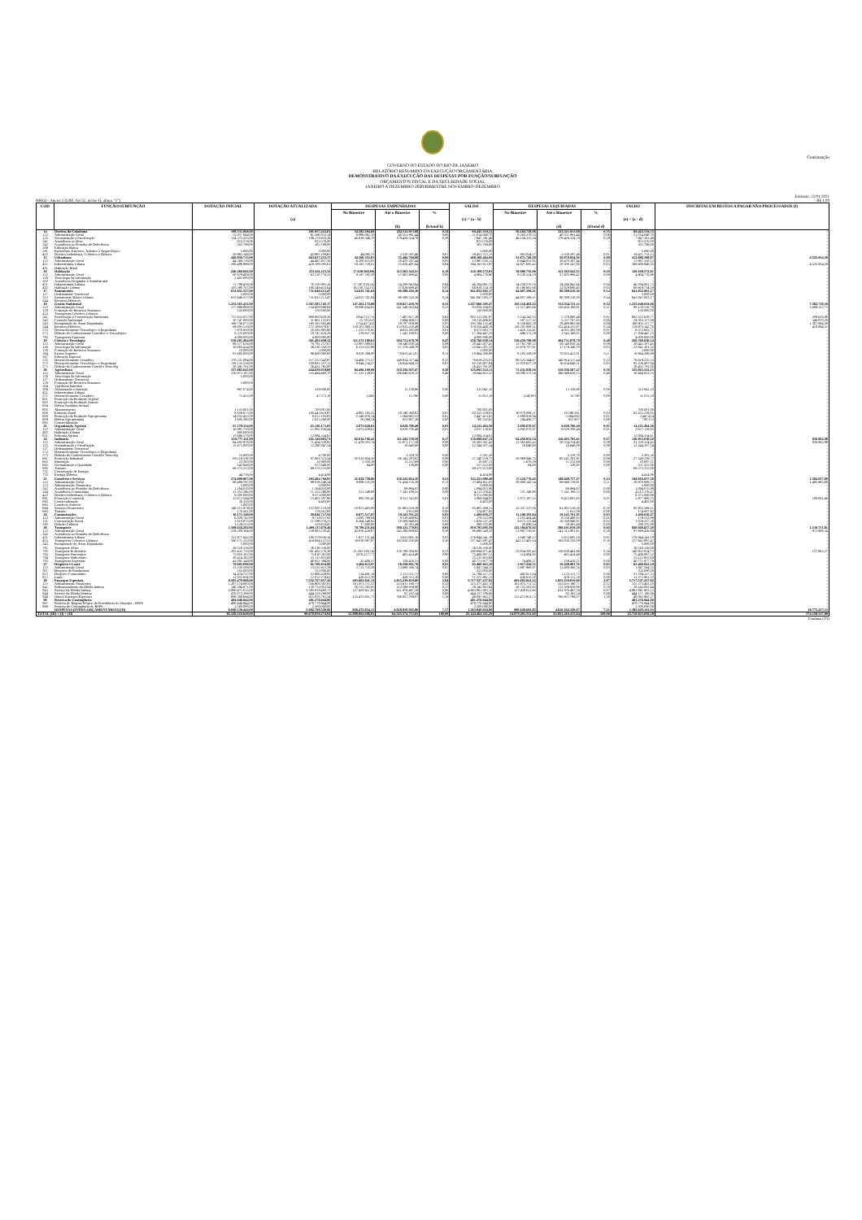Continuação
GOVERNO DO ESTADO DO RIO DE JANEIRO
RELATÓRIO RESUMIDO DA EXECUÇÃO ORÇAMENTÁRIA
DEMONSTRATIVO DA EXECUÇÃO DAS DESPESAS POR FUNÇÃO/SUBFUNÇÃO
ORÇAMENTOS FISCAL E DA SEGURIDADE SOCIAL
JANEIRO A DEZEMBRO 2020/BIMESTRE NOVEMBRO-DEZEMBRO
Emissão: 22/01/2021
RREO - Anexo 2 (LRF, Art 52, inciso II, alínea "c") R$ 1,00
| COD | FUNÇÃO/SUBFUNÇÃO | DOTAÇÃO INICIAL | DOTAÇÃO ATUALIZADA (a) | DESPESAS EMPENHADAS | | | SALDO (c) = (a - b) | DESPESAS LIQUIDADAS | | | SALDO (e) = (a - d) | INSCRITAS EM RESTOS A PAGAR NÃO PROCESSADOS (f) |
| --- | --- | --- | --- | --- | --- | --- | --- | --- | --- | --- | --- | --- |
| | | | | No Bimestre | Até o Bimestre (b) | % (b/total b) | | No Bimestre | Até o Bimestre (d) | % (d/total d) | | |
| 14 | Direitos da Cidadania | 198.531.068,00 | 291.957.433,01 | 54.582.504,60 | 222.511.913,68 | 0,34 | 69.445.519,33 | 56.104.728,06 | 222.511.913,68 | 0,35 | 69.445.519,33 | - |
| 122 | Administração Geral | 52.057.844,00 | 61.566.032,14 | 8.899.062,10 | 40.551.991,44 | 0,06 | 21.014.040,70 | 9.265.378,55 | 40.551.991,44 | 0,06 | 21.014.040,70 | - |
| 125 | Normatização e Fiscalização | 114.375.503,00 | 186.276.916,26 | 45.639.346,78 | 178.429.524,78 | 0,28 | 7.847.391,48 | 46.156.335,34 | 178.429.524,78 | 0,28 | 7.847.391,48 | - |
| 241 | Assistência ao Idoso | 823.576,00 | 823.576,00 | - | - | - | 823.576,00 | - | - | - | 823.576,00 | - |
| 242 | Assistência ao Portador de Deficiência | 303.799,00 | 303.799,00 | - | - | - | 303.799,00 | - | - | - | 303.799,00 | - |
| 368 | Educação Básica | - | - | - | - | - | - | - | - | - | - | - |
| 391 | Patrimônio Histórico, Artístico e Arqueológico | 5.000,00 | 5.000,00 | - | - | - | 5.000,00 | - | - | - | 5.000,00 | - |
| 422 | Direitos Individuais, Coletivos e Difusos | 30.965.346,00 | 42.982.109,61 | 44.095,72 | 3.530.397,46 | 0,01 | 39.451.712,15 | 683.014,17 | 3.530.397,46 | 0,01 | 39.451.712,15 | - |
| 15 | Urbanismo | 440.859.715,00 | 463.657.233,17 | 24.366.353,03 | 55.496.769,08 | 0,09 | 408.160.464,09 | 21.871.748,28 | 50.970.834,50 | 0,08 | 412.686.398,67 | 4.525.934,58 |
| 122 | Administração Geral | 44.369.716,00 | 44.467.837,56 | 6.200.623,02 | 30.470.287,44 | 0,05 | 13.997.550,12 | 6.944.052,85 | 30.470.287,44 | 0,05 | 13.997.550,12 | - |
| 451 | Infraestrutura Urbana | 396.489.999,00 | 419.189.395,61 | 18.165.730,01 | 25.026.481,64 | 0,04 | 394.162.913,97 | 14.927.695,43 | 20.500.547,06 | 0,03 | 398.688.848,55 | 4.525.934,58 |
| 481 | Habitação Rural | - | - | - | - | - | - | - | - | - | - | - |
| 16 | Habitação | 240.260.692,00 | 233.611.115,32 | (7.638.569,89) | 113.502.542,51 | 0,18 | 120.108.572,81 | 39.980.755,96 | 113.502.542,51 | 0,18 | 120.108.572,81 | - |
| 122 | Administração Geral | 60.679.469,00 | 62.510.776,32 | 9.197.192,50 | 57.605.999,42 | 0,09 | 4.904.776,90 | 9.530.524,18 | 57.605.999,42 | 0,09 | 4.904.776,90 | - |
| 126 | Tecnologia da Informação | 2.402.000,00 | - | - | - | - | - | - | - | - | - | - |
| 302 | Assistência Hospitalar e Ambulatorial | - | - | - | - | - | - | - | - | - | - | - |
| 451 | Infraestrutura Urbana | 71.788.456,00 | 70.550.905,36 | (7.597.038,24) | 24.266.843,64 | 0,04 | 46.284.061,72 | 14.259.570,10 | 24.266.843,64 | 0,04 | 46.284.061,72 | - |
| 482 | Habitação Urbana | 105.390.767,00 | 100.549.433,64 | (9.238.724,15) | 31.629.699,45 | 0,05 | 68.919.734,19 | 16.190.661,68 | 31.629.699,45 | 0,05 | 68.919.734,19 | - |
| 17 | Saneamento | 652.651.527,00 | 731.640.213,47 | 14.625.701,04 | 90.588.210,30 | 0,14 | 641.052.003,17 | 44.607.399,21 | 90.588.210,30 | 0,14 | 641.052.003,17 | - |
| 127 | Ordenamento Territorial | 5.000,00 | 5.000,00 | - | - | - | 5.000,00 | - | - | - | 5.000,00 | - |
| 512 | Saneamento Básico Urbano | 652.646.527,00 | 731.635.213,47 | 14.625.701,04 | 90.588.210,30 | 0,14 | 641.047.003,17 | 44.607.399,21 | 90.588.210,30 | 0,14 | 641.047.003,17 | - |
| 544 | Recursos Hídricos | - | - | - | - | - | - | - | - | - | - | - |
| 18 | Gestão Ambiental | 1.253.565.452,00 | 1.567.583.745,17 | 147.261.172,68 | 339.917.439,70 | 0,53 | 1.227.666.305,47 | 165.110.482,22 | 332.534.721,11 | 0,52 | 1.235.049.024,06 | 7.382.718,59 |
| 122 | Administração Geral | 177.899.889,00 | 224.608.686,69 | 28.098.654,83 | 141.549.502,64 | 0,22 | 83.059.184,05 | 31.517.485,66 | 136.450.169,91 | 0,21 | 88.158.516,78 | 5.099.332,73 |
| 128 | Formação de Recursos Humanos | 150.000,00 | 150.000,00 | - | - | - | 150.000,00 | - | - | - | 150.000,00 | - |
| 453 | Transportes Coletivos Urbanos | - | - | - | - | - | - | - | - | - | - | - |
| 541 | Preservação e Conservação Ambiental | 757.633.057,00 | 809.800.629,26 | (954.715,73) | 7.487.627,29 | 0,01 | 802.313.001,97 | 2.534.242,55 | 7.278.000,49 | 0,01 | 802.522.628,77 | 209.626,80 |
| 542 | Controle Ambiental | 30.747.000,00 | 31.901.155,03 | (5.705,62) | 2.684.668,21 | 0,00 | 29.216.486,82 | 587.517,52 | 2.337.797,95 | 0,00 | 29.563.357,08 | 346.870,26 |
| 543 | Recuperação de Áreas Degradadas | 199.756.072,00 | 195.392.093,46 | (714.437,43) | 29.797.959,98 | 0,05 | 165.594.133,48 | 9.356.663,38 | 28.489.965,69 | 0,04 | 166.902.127,77 | 1.307.994,29 |
| 544 | Recursos Hídricos | 69.083.516,00 | 272.389.678,67 | 119.201.868,31 | 152.833.230,48 | 0,24 | 119.556.448,19 | 119.201.868,31 | 152.414.335,97 | 0,24 | 119.975.342,70 | 418.894,51 |
| 572 | Desenvolvimento Tecnológico e Engenharia | 7.970.918,00 | 10.593.885,80 | 1.355.570,93 | 4.021.282,09 | 0,01 | 6.572.603,71 | 1.416.133,41 | 4.021.282,09 | 0,01 | 6.572.603,71 | - |
| 573 | Difusão do Conhecimento Científico e Tecnológico | 6.325.000,00 | 18.747.616,26 | 279.937,39 | 1.543.169,01 | 0,00 | 17.204.447,25 | 496.571,39 | 1.543.169,01 | 0,00 | 17.204.447,25 | - |
| 785 | Transportes Especiais | 4.000.000,00 | 4.000.000,00 | - | - | - | 4.000.000,00 | - | - | - | 4.000.000,00 | - |
| 19 | Ciência e Tecnologia | 539.201.464,00 | 561.491.699,12 | 111.372.180,61 | 304.731.678,78 | 0,47 | 256.760.020,34 | 136.459.788,98 | 304.731.678,78 | 0,48 | 256.760.020,34 | - |
| 122 | Administração Geral | 89.577.636,00 | 79.791.257,67 | 12.887.080,61 | 59.348.050,24 | 0,09 | 20.443.207,43 | 13.762.790,22 | 59.348.050,24 | 0,09 | 20.443.207,43 | - |
| 126 | Tecnologia da Informação | 20.065.414,00 | 39.220.550,33 | 6.151.022,86 | 17.179.248,78 | 0,03 | 22.041.301,55 | 13.979.707,91 | 17.179.248,78 | 0,03 | 22.041.301,55 | - |
| 128 | Formação de Recursos Humanos | 10.000,00 | 3.000,00 | - | - | - | 3.000,00 | - | - | - | 3.000,00 | - |
| 364 | Ensino Superior | 81.600.000,00 | 89.600.000,00 | 8.020.569,00 | 70.635.413,01 | 0,11 | 18.964.586,99 | 8.183.309,00 | 70.635.413,01 | 0,11 | 18.964.586,99 | - |
| 367 | Educação Especial | - | - | - | - | - | - | - | - | - | - | - |
| 571 | Desenvolvimento Científico | 178.221.084,00 | 217.533.542,97 | 74.469.273,57 | 140.914.317,44 | 0,22 | 76.619.225,53 | 88.523.344,67 | 140.914.317,44 | 0,22 | 76.619.225,53 | - |
| 572 | Desenvolvimento Tecnológico e Engenharia | 139.135.539,00 | 108.891.557,15 | 9.844.234,57 | 16.654.649,31 | 0,03 | 92.236.907,84 | 12.010.637,18 | 16.654.649,31 | 0,03 | 92.236.907,84 | - |
| 573 | Difusão do Conhecimento Científ e Tecnológ | 30.591.791,00 | 26.451.791,00 | - | - | - | 26.451.791,00 | - | - | - | 26.451.791,00 | - |
| 20 | Agricultura | 357.865.043,00 | 444.650.019,60 | 64.496.100,08 | 319.556.507,47 | 0,50 | 125.093.512,13 | 73.231.838,16 | 319.556.507,47 | 0,50 | 125.093.512,13 | - |
| 122 | Administração Geral | 330.972.187,00 | 335.494.460,70 | 57.212.129,05 | 296.849.628,15 | 0,46 | 38.644.832,55 | 59.080.572,34 | 296.849.628,15 | 0,46 | 38.644.832,55 | - |
| 126 | Tecnologia da Informação | 5.000,00 | - | - | - | - | - | - | - | - | - | - |
| 127 | Ordenamento Territorial | - | - | - | - | - | - | - | - | - | - | - |
| 128 | Formação de Recursos Humanos | 5.000,00 | - | - | - | - | - | - | - | - | - | - |
| 304 | Vigilância Sanitária | - | - | - | - | - | - | - | - | - | - | - |
| 306 | Alimentação e Nutrição | 967.074,00 | 329.000,00 | - | 13.158,90 | 0,00 | 315.841,10 | - | 13.158,90 | 0,00 | 315.841,10 | - |
| 451 | Infraestrutura Urbana | - | - | - | - | - | - | - | - | - | - | - |
| 571 | Desenvolvimento Científico | 73.433,00 | 47.572,18 | (240) | 15.760 | 0,00 | 31.812,18 | (240,00) | 15.760 | 0,00 | 31.812,18 | - |
| 601 | Promoção da Produção Vegetal | - | - | - | - | - | - | - | - | - | - | - |
| 602 | Promoção da Produção Animal | - | - | - | - | - | - | - | - | - | - | - |
| 604 | Defesa Sanitária Animal | - | - | - | - | - | - | - | - | - | - | - |
| 605 | Abastecimento | 1.135.001,00 | 700.001,00 | - | - | - | 700.001,00 | - | - | - | 700.001,00 | - |
| 606 | Extensão Rural | 8.959.673,00 | 100.443.619,87 | 4.881.165,55 | 18.190.360,82 | 0,03 | 82.253.259,05 | 10.878.069,21 | 18.190.361 | 0,03 | 82.253.259,05 | - |
| 608 | Promoção da Produção Agropecuária | 14.052.415,00 | 6.012.105,85 | 2.346.976,24 | 3.564.692,22 | 0,01 | 2.447.413,63 | 2.988.939,84 | 3.564.692 | 0,01 | 2.447.414 | - |
| 609 | Defesa Agropecuária | 1.695.260,00 | 1.623.260,00 | 56.069,24 | 922.907,38 | 0,00 | 700.352,62 | 284.496,77 | 922.907 | 0,00 | 700.353 | - |
| 692 | Comercialização | - | - | - | - | - | - | - | - | - | - | - |
| 21 | Organização Agrária | 27.578.334,00 | 23.150.171,05 | 2.073.629,61 | 9.028.706,49 | 0,01 | 14.121.464,56 | 2.092.070,97 | 9.028.706,49 | 0,01 | 14.121.464,56 | - |
| 122 | Administração Geral | 10.981.758,00 | 11.065.836,44 | 2.073.629,61 | 9.028.706,49 | 0,01 | 2.037.129,95 | 2.092.070,97 | 9.028.706,49 | 0,01 | 2.037.129,95 | - |
| 482 | Habitação Urbana | 900.000,00 | - | - | - | - | - | - | - | - | - | - |
| 631 | Reforma Agrária | 15.696.576,00 | 12.084.334,61 | - | - | - | 12.084.334,61 | - | - | - | 12.084.334,61 | - |
| 22 | Indústria | 219.777.111,00 | 241.340.805,71 | 62.014.792,43 | 111.242.758,59 | 0,17 | 130.098.047,12 | 62.450.852,54 | 110.405.795,61 | 0,17 | 130.935.010,10 | 836.962,98 |
| 122 | Administração Geral | 64.682.976,00 | 71.454.538,83 | 11.479.203,74 | 51.071.177,38 | 0,08 | 20.383.361,45 | 11.562.605,43 | 50.234.214,40 | 0,08 | 21.220.324,43 | 836.962,98 |
| 125 | Normatização e Fiscalização | 15.975.000,00 | 12.260.847,54 | - | 16.640,00 | 0,00 | 12.244.207,54 | 16.640,00 | 16.640,00 | 0,00 | 12.244.207,54 | - |
| 127 | Ordenamento Territorial | - | - | - | - | - | - | - | - | - | - | - |
| 572 | Desenvolvimento Tecnológico e Engenharia | - | - | - | - | - | - | - | - | - | - | - |
| 573 | Difusão do Conhecimento Científ e Tecnológ | 15.000,00 | 4.700,00 | - | 2.318,70 | 0,00 | 2.381,30 | - | 2.318,70 | 0,00 | 2.381,30 | - |
| 661 | Promoção Industrial | 69.119.338,00 | 87.681.523,54 | 50.533.954,30 | 60.141.283,82 | 0,09 | 27.540.239,72 | 50.869.846,72 | 60.141.283,82 | 0,09 | 27.540.239,72 | - |
| 663 | Mineração | 22.200,00 | 21.900,00 | 1.550,39 | 11.212,69 | 0,00 | 10.687,31 | 1.676,39 | 11.212,69 | 0,00 | 10.687,31 | - |
| 665 | Normalização e Qualidade | 542.648,00 | 537.648,00 | 84,00 | 126,00 | 0,00 | 537.522,00 | 84,00 | 126,00 | 0,00 | 537.522,00 | - |
| 695 | Turismo | 69.375.233,00 | 69.375.233,00 | - | - | - | 69.375.233,00 | - | - | - | 69.375.233,00 | - |
| 751 | Conservação de Energia | - | - | - | - | - | - | - | - | - | - | - |
| 752 | Energia Elétrica | 44.716,00 | 4.414,80 | - | - | - | 4.414,80 | - | - | - | 4.414,80 | - |
| 23 | Comércio e Serviços | 274.908.807,00 | 293.464.794,83 | 21.924.758,86 | 150.242.814,35 | 0,23 | 143.221.980,48 | 37.110.779,45 | 148.648.757,27 | 0,23 | 144.816.037,56 | 1.594.057,08 |
| 122 | Administração Geral | 90.489.797,00 | 98.919.546,34 | 9.889.525,58 | 71.434.735,29 | 0,11 | 27.484.811,05 | 20.660.145,54 | 69.948.739,61 | 0,11 | 28.970.806,73 | 1.485.995,68 |
| 123 | Administração Financeira | 5.000,00 | 5.000,00 | - | - | - | 5.000,00 | - | - | - | 5.000,00 | - |
| 242 | Assistência ao Portador de Deficiência | 1.164.010,00 | 1.164.010,00 | - | 69.994,02 | 0,00 | 1.094.015,98 | - | 69.994,02 | 0,00 | 1.094.015,98 | - |
| 244 | Assistência Comunitária | 11.353.566,00 | 11.353.566,00 | 221.248,80 | 7.241.189,53 | 0,00 | 4.112.376,47 | 221.248,80 | 7.241.189,53 | 0,00 | 4.112.376,47 | - |
| 422 | Direitos Individuais, Coletivos e Difusos | 9.500.000,00 | 8.573.000,00 | - | - | - | 8.573.000,00 | - | - | - | 8.573.000,00 | - |
| 691 | Promoção Comercial | 13.672.544,00 | 15.401.587,90 | 992.581,42 | 9.531.743,05 | 0,01 | 5.869.844,85 | 3.872.167,55 | 9.423.681,65 | 0,01 | 5.977.906,25 | 108.061,40 |
| 692 | Comercialização | 26.350,00 | 4.405,00 | - | - | - | 4.405,00 | - | - | - | 4.405,00 | - |
| 693 | Comércio Exterior | 5.000,00 | - | - | - | - | - | - | - | - | - | - |
| 694 | Serviços Financeiros | 148.515.979,00 | 157.867.118,59 | 10.821.403,06 | 61.963.519,38 | 0,10 | 95.903.599,21 | 12.357.217,56 | 61.963.519,38 | 0,10 | 95.903.599,21 | - |
| 695 | Turismo | 176.561,00 | 176.561,00 | - | 1.633,08 | 0,00 | 174.927,92 | - | 1.633,08 | 0,00 | 174.927,92 | - |
| 24 | Comunicações | 10.171.340,00 | 20.644.717,52 | 8.677.517,87 | 19.145.701,25 | 0,03 | 1.499.016,27 | 11.196.393,04 | 19.145.701,25 | 0,03 | 1.499.016,27 | - |
| 122 | Administração Geral | 6.026.742,00 | 8.718.021,92 | 2.095.769,04 | 8.538.488,93 | 0,01 | 179.532,99 | 2.102.464,46 | 8.538.488,93 | 0,01 | 179.532,99 | - |
| 131 | Comunicação Social | 3.018.075,00 | 11.598.076,13 | 6.564.148,83 | 10.568.848,83 | 0,02 | 1.029.227,30 | 9.073.122,44 | 10.568.848,83 | 0,02 | 1.029.227,30 | - |
| 392 | Difusão Cultural | 1.126.523,00 | 328.619,47 | 17.600,00 | 38.363,49 | 0,00 | 290.255,98 | 20.806,14 | 38.363,49 | 0,00 | 290.255,98 | - |
| 26 | Transporte | 1.598.616.202,00 | 1.409.117.676,40 | 78.789.231,04 | 589.321.770,81 | 0,91 | 819.795.905,59 | 123.394.676,92 | 588.191.019,20 | 0,92 | 820.926.657,20 | 1.130.751,61 |
| 122 | Administração Geral | 339.208.304,00 | 338.983.238,45 | 42.856.439,87 | 242.286.689,95 | 0,38 | 96.696.548,50 | 51.997.736,91 | 241.313.801,61 | 0,38 | 97.669.436,84 | 972.888,34 |
| 242 | Assistência ao Portador de Deficiência | - | - | - | - | - | - | - | - | - | - | - |
| 451 | Infraestrutura Urbana | 311.977.642,00 | 180.578.036,34 | 1.027.151,44 | 3.633.695,16 | 0,01 | 176.944.341,18 | 1.040.748,12 | 3.633.695,16 | 0,01 | 176.944.341,18 | - |
| 453 | Transportes Coletivos Urbanos | 560.171.232,00 | 419.694.137,55 | 39.020.887,87 | 192.050.250,08 | 0,30 | 227.643.887,47 | 44.112.403,14 | 192.050.250,08 | 0,30 | 227.643.887,47 | - |
| 543 | Recuperação de Áreas Degradadas | 5.000,00 | 5.000,00 | - | - | - | 5.000,00 | - | - | - | 5.000,00 | - |
| 781 | Transporte Aéreo | 36.516.336,00 | 36.516.336,00 | - | - | - | 36.516.336,00 | - | - | - | 36.516.336,00 | - |
| 782 | Transporte Rodoviário | 205.431.755,00 | 291.483.276,38 | (3.262.326,74) | 150.788.304,93 | 0,23 | 140.694.971,45 | 25.954.397,43 | 150.630.441,66 | 0,24 | 140.852.834,72 | 157.863,27 |
| 783 | Transporte Ferroviário | 75.810.302,00 | 75.810.302,00 | (878.327,77) | 403.414,48 | 0,00 | 75.406.887,52 | 214.984,95 | 403.414,48 | 0,00 | 75.406.887,52 | - |
| 784 | Transporte Hidroviário | 28.414.283,00 | 25.115.955,68 | - | - | - | 25.115.955,68 | - | - | - | 25.115.955,68 | - |
| 785 | Transportes Especiais | 41.081.348,00 | 40.931.394,00 | 25.406,37 | 159.416,21 | 0,00 | 40.771.977,79 | 74.406,37 | 159.416,21 | 0,00 | 40.771.977,79 | - |
| 27 | Desporto e Lazer | 79.893.090,00 | 81.709.834,86 | 3.464.813,97 | 16.248.991,76 | 0,03 | 65.460.843,10 | 3.917.224,51 | 16.248.991,76 | 0,03 | 65.460.843,10 | - |
| 122 | Administração Geral | 13.330.509,00 | 15.535.931,29 | 2.713.710,28 | 13.688.366,74 | 0,02 | 1.847.564,55 | 2.987.960,97 | 13.688.366,74 | 0,02 | 1.847.564,55 | - |
| 811 | Desporto de Rendimento | 255.000,00 | 255.000,00 | - | - | - | 255.000,00 | - | - | - | 255.000,00 | - |
| 812 | Desporto Comunitário | 54.474.757,00 | 53.906.628,95 | 314.491,19 | 2.122.311,72 | 0,00 | 51.784.317,23 | 492.651,04 | 2.122.311,72 | 0,00 | 51.784.317,23 | - |
| 813 | Lazer | 11.832.824,00 | 12.012.274,62 | 436.612,50 | 438.313,30 | 0,00 | 11.573.961,32 | 436.612,50 | 438.313,30 | 0,00 | 11.573.961,32 | - |
| 28 | Encargos Especiais | 8.583.470.986,00 | 7.552.767.057,42 | 403.602.841,12 | 1.835.239.619,60 | 2,84 | 5.717.527.437,82 | 403.602.841,12 | 1.835.239.619,60 | 2,87 | 5.717.527.437,82 | - |
| 123 | Administração Financeira | 1.207.174.000,00 | 556.906.592,81 | 101.975.711,52 | 333.633.190,71 | 0,52 | 223.273.402,10 | 101.975.711,52 | 333.633.190,71 | 0,52 | 223.273.402,10 | - |
| 841 | Refinanciamento da Dívida Interna | 140.384.971,00 | 150.732.003,54 | 50.722.565,93 | 112.589.939,90 | 0,17 | 38.142.063,64 | 50.722.565,93 | 112.589.939,90 | 0,18 | 38.142.063,64 | - |
| 843 | Serviço da Dívida Interna | 5.860.471.022,00 | 5.585.838.400,73 | 127.430.611,95 | 621.976.497,58 | 0,96 | 4.963.861.903,15 | 127.430.611,95 | 621.976.497,58 | 0,97 | 4.963.861.903,15 | - |
| 844 | Serviço da Dívida Externa | 476.872.299,00 | 444.239.299,00 | - | 82.192,34 | 0,00 | 444.157.106,66 | - | 82.192,34 | 0,00 | 444.157.106,66 | - |
| 846 | Outros Encargos Especiais | 898.568.694,00 | 815.050.781,34 | 123.473.951,72 | 766.957.799,07 | 1,19 | 48.092.962,27 | 123.473.951,72 | 766.957.799,07 | 1,20 | 48.092.962,27 | - |
| 99 | Reserva de Contingência | 482.946.944,00 | 481.276.944,00 | - | - | - | 481.276.944,00 | - | - | - | 481.276.944,00 | - |
| 997 | Reserva do Regime Próprio de Previdência do Servidor - RPPS | 480.446.944,00 | 478.776.944,00 | - | - | - | 478.776.944,00 | - | - | - | 478.776.944,00 | - |
| 999 | Reserva de Contingência do RPPS | 2.500.000,00 | 2.500.000,00 | - | - | - | 2.500.000,00 | - | - | - | 2.500.000,00 | - |
| | DESPESAS (INTRA-ORÇAMENTÁRIAS) (II) | 6.040.339.444,00 | 5.992.789.520,60 | 826.472.854,13 | 4.628.939.565,80 | 7,17 | 1.363.849.954,80 | 980.628.682,82 | 4.610.164.328,67 | 7,21 | 1.382.625.191,93 | 18.775.237,13 |
| TOTAL (III) = (I) + (II) | | 83.329.210.649,00 | 89.670.039.274,92 | 12.800.004.006,81 | 64.525.574.733,63 | 100,00 | 25.144.464.541,29 | 14.879.201.311,65 | 63.951.416.215,64 | 100,00 | 25.718.623.059,28 | 574.158.517,99 |
Continua (2/3)